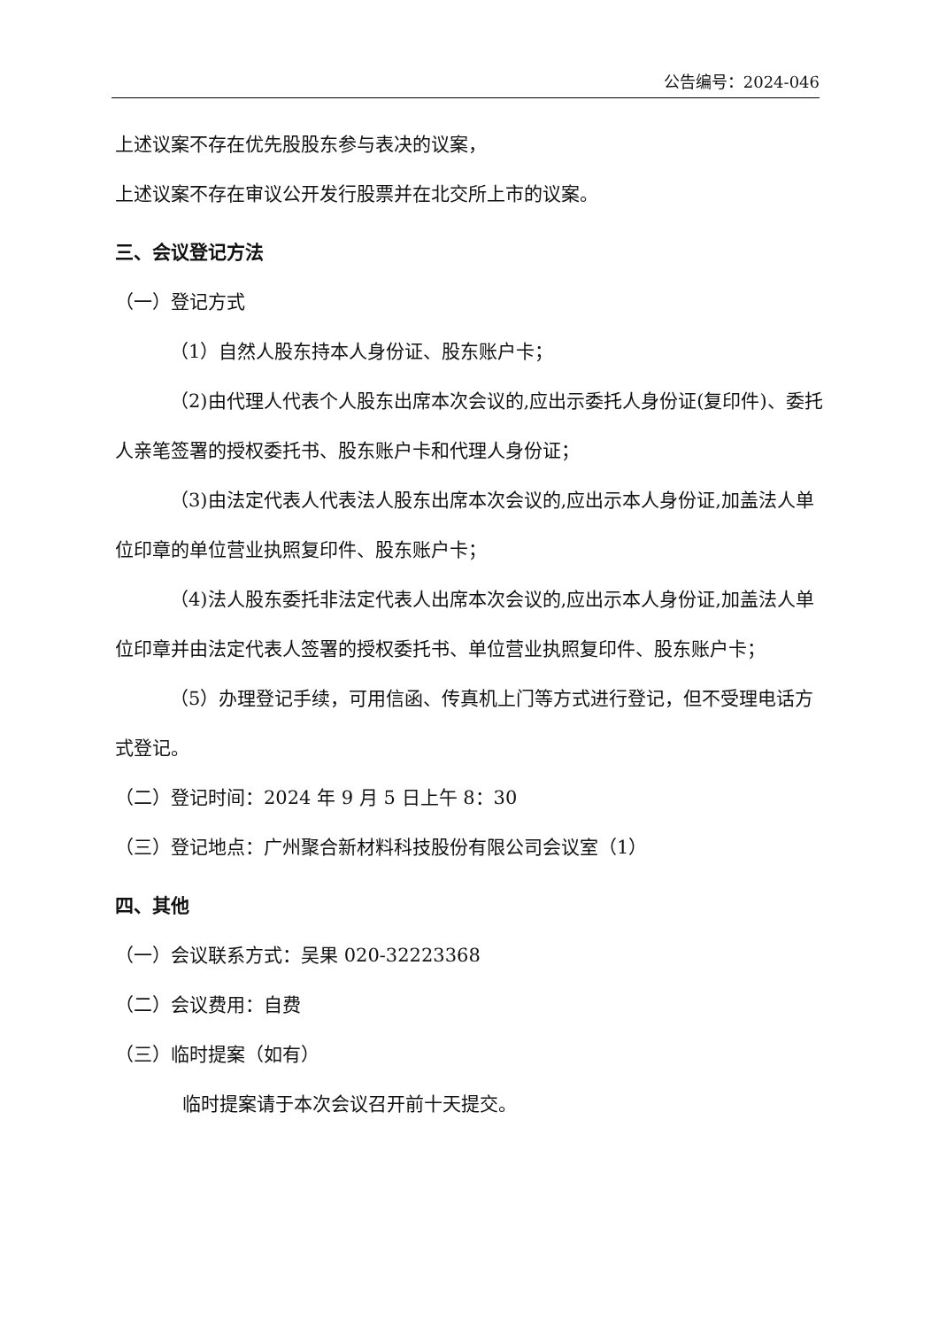公告编号：2024-046
上述议案不存在优先股股东参与表决的议案，
上述议案不存在审议公开发行股票并在北交所上市的议案。
三、会议登记方法
（一）登记方式
（1）自然人股东持本人身份证、股东账户卡；
（2)由代理人代表个人股东出席本次会议的,应出示委托人身份证(复印件)、委托人亲笔签署的授权委托书、股东账户卡和代理人身份证；
（3)由法定代表人代表法人股东出席本次会议的,应出示本人身份证,加盖法人单位印章的单位营业执照复印件、股东账户卡；
（4)法人股东委托非法定代表人出席本次会议的,应出示本人身份证,加盖法人单位印章并由法定代表人签署的授权委托书、单位营业执照复印件、股东账户卡；
（5）办理登记手续，可用信函、传真机上门等方式进行登记，但不受理电话方式登记。
（二）登记时间：2024 年 9 月 5 日上午 8：30
（三）登记地点：广州聚合新材料科技股份有限公司会议室（1）
四、其他
（一）会议联系方式：吴果 020-32223368
（二）会议费用：自费
（三）临时提案（如有）
临时提案请于本次会议召开前十天提交。